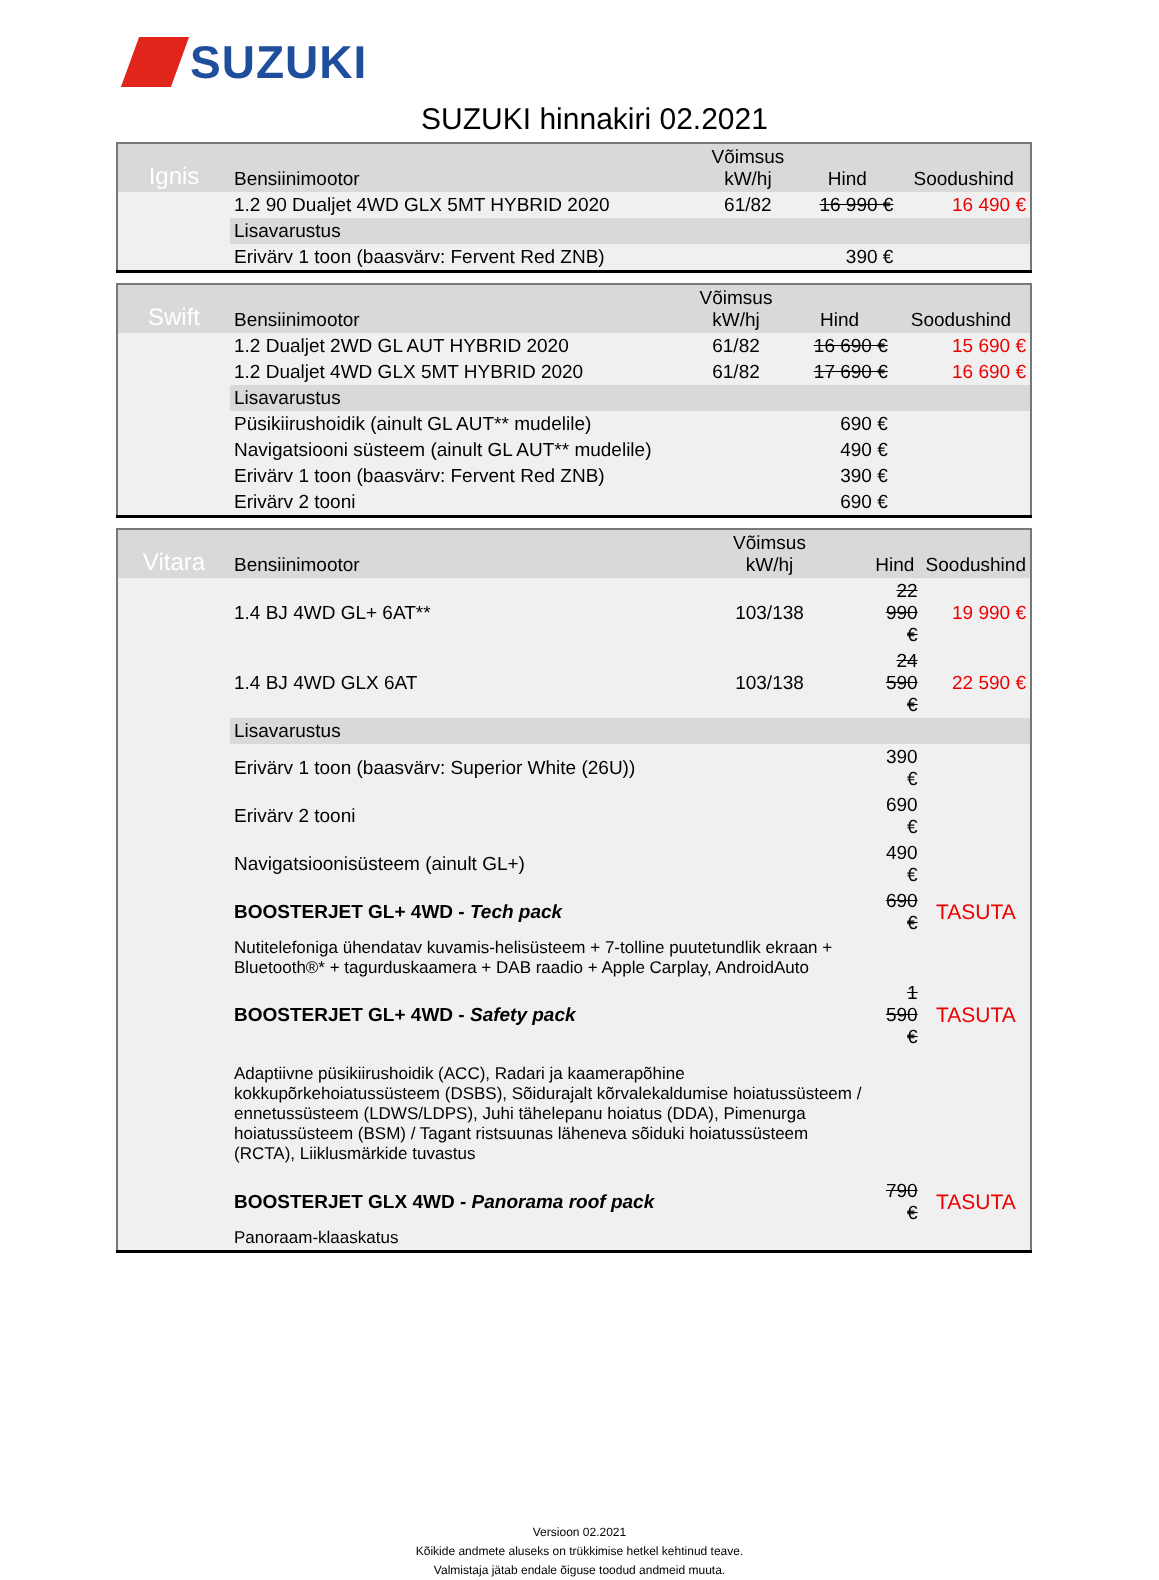SUZUKI
SUZUKI hinnakiri 02.2021
| Ignis | Bensiinimootor | Võimsus kW/hj | Hind | Soodushind |
| | 1.2 90 Dualjet 4WD GLX 5MT HYBRID 2020 | 61/82 | 16 990 € | 16 490 € |
| | Lisavarustus | | | |
| | Erivärv 1 toon (baasvärv: Fervent Red ZNB) | | 390 € | |
| Swift | Bensiinimootor | Võimsus kW/hj | Hind | Soodushind |
| | 1.2 Dualjet 2WD GL AUT HYBRID 2020 | 61/82 | 16 690 € | 15 690 € |
| | 1.2 Dualjet 4WD GLX 5MT HYBRID 2020 | 61/82 | 17 690 € | 16 690 € |
| | Lisavarustus | | | |
| | Püsikiirushoidik (ainult GL AUT** mudelile) | | 690 € | |
| | Navigatsiooni süsteem (ainult GL AUT** mudelile) | | 490 € | |
| | Erivärv 1 toon (baasvärv: Fervent Red ZNB) | | 390 € | |
| | Erivärv 2 tooni | | 690 € | |
| Vitara | Bensiinimootor | Võimsus kW/hj | Hind | Soodushind |
| | 1.4 BJ 4WD GL+ 6AT** | 103/138 | 22 990 € | 19 990 € |
| | 1.4 BJ 4WD GLX 6AT | 103/138 | 24 590 € | 22 590 € |
| | Lisavarustus | | | |
| | Erivärv 1 toon (baasvärv: Superior White (26U)) | | 390 € | |
| | Erivärv 2 tooni | | 690 € | |
| | Navigatsioonisüsteem (ainult GL+) | | 490 € | |
| | BOOSTERJET GL+ 4WD - Tech pack | | 690 € | TASUTA |
| | Nutitelefoniga ühendatav kuvamis-helisüsteem + 7-tolline puutetundlik ekraan + Bluetooth®* + tagurduskaamera + DAB raadio + Apple Carplay, AndroidAuto | | | |
| | BOOSTERJET GL+ 4WD - Safety pack | | 1 590 € | TASUTA |
| | Adaptiivne püsikiirushoidik (ACC), Radari ja kaamerapõhine kokkupõrkehoiatussüsteem (DSBS), Sõidurajalt kõrvalekaldumise hoiatussüsteem / ennetussüsteem (LDWS/LDPS), Juhi tähelepanu hoiatus (DDA), Pimenurga hoiatussüsteem (BSM) / Tagant ristsuunas läheneva sõiduki hoiatussüsteem (RCTA), Liiklusmärkide tuvastus | | | |
| | BOOSTERJET GLX 4WD - Panorama roof pack | | 790 € | TASUTA |
| | Panoraam-klaaskatus | | | |
Versioon 02.2021
Kõikide andmete aluseks on trükkimise hetkel kehtinud teave.
Valmistaja jätab endale õiguse toodud andmeid muuta.